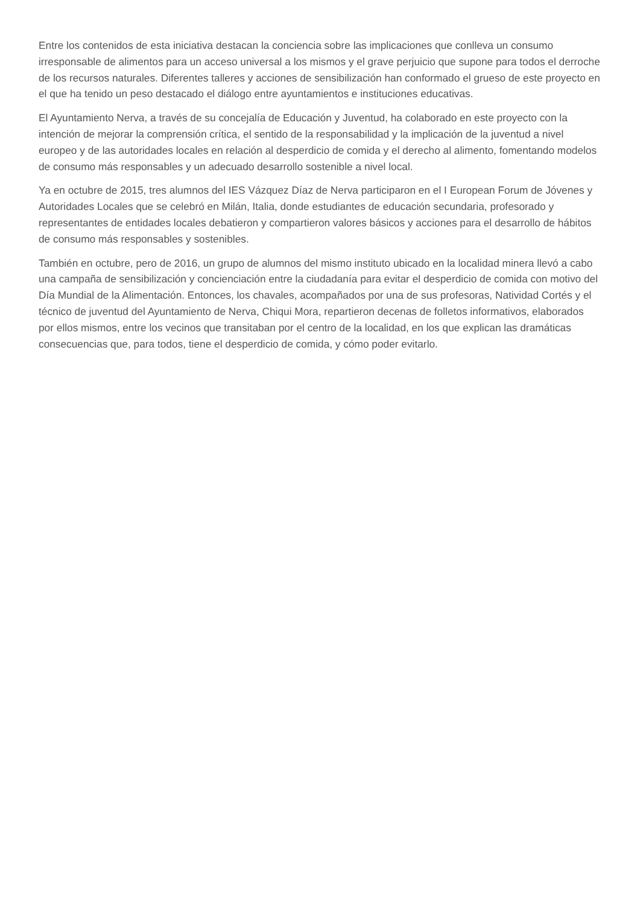Entre los contenidos de esta iniciativa destacan la conciencia sobre las implicaciones que conlleva un consumo irresponsable de alimentos para un acceso universal a los mismos y el grave perjuicio que supone para todos el derroche de los recursos naturales. Diferentes talleres y acciones de sensibilización han conformado el grueso de este proyecto en el que ha tenido un peso destacado el diálogo entre ayuntamientos e instituciones educativas.
El Ayuntamiento Nerva, a través de su concejalía de Educación y Juventud, ha colaborado en este proyecto con la intención de mejorar la comprensión crítica, el sentido de la responsabilidad y la implicación de la juventud a nivel europeo y de las autoridades locales en relación al desperdicio de comida y el derecho al alimento, fomentando modelos de consumo más responsables y un adecuado desarrollo sostenible a nivel local.
Ya en octubre de 2015, tres alumnos del IES Vázquez Díaz de Nerva participaron en el I European Forum de Jóvenes y Autoridades Locales que se celebró en Milán, Italia, donde estudiantes de educación secundaria, profesorado y representantes de entidades locales debatieron y compartieron valores básicos y acciones para el desarrollo de hábitos de consumo más responsables y sostenibles.
También en octubre, pero de 2016, un grupo de alumnos del mismo instituto ubicado en la localidad minera llevó a cabo una campaña de sensibilización y concienciación entre la ciudadanía para evitar el desperdicio de comida con motivo del Día Mundial de la Alimentación. Entonces, los chavales, acompañados por una de sus profesoras, Natividad Cortés y el técnico de juventud del Ayuntamiento de Nerva, Chiqui Mora, repartieron decenas de folletos informativos, elaborados por ellos mismos, entre los vecinos que transitaban por el centro de la localidad, en los que explican las dramáticas consecuencias que, para todos, tiene el desperdicio de comida, y cómo poder evitarlo.